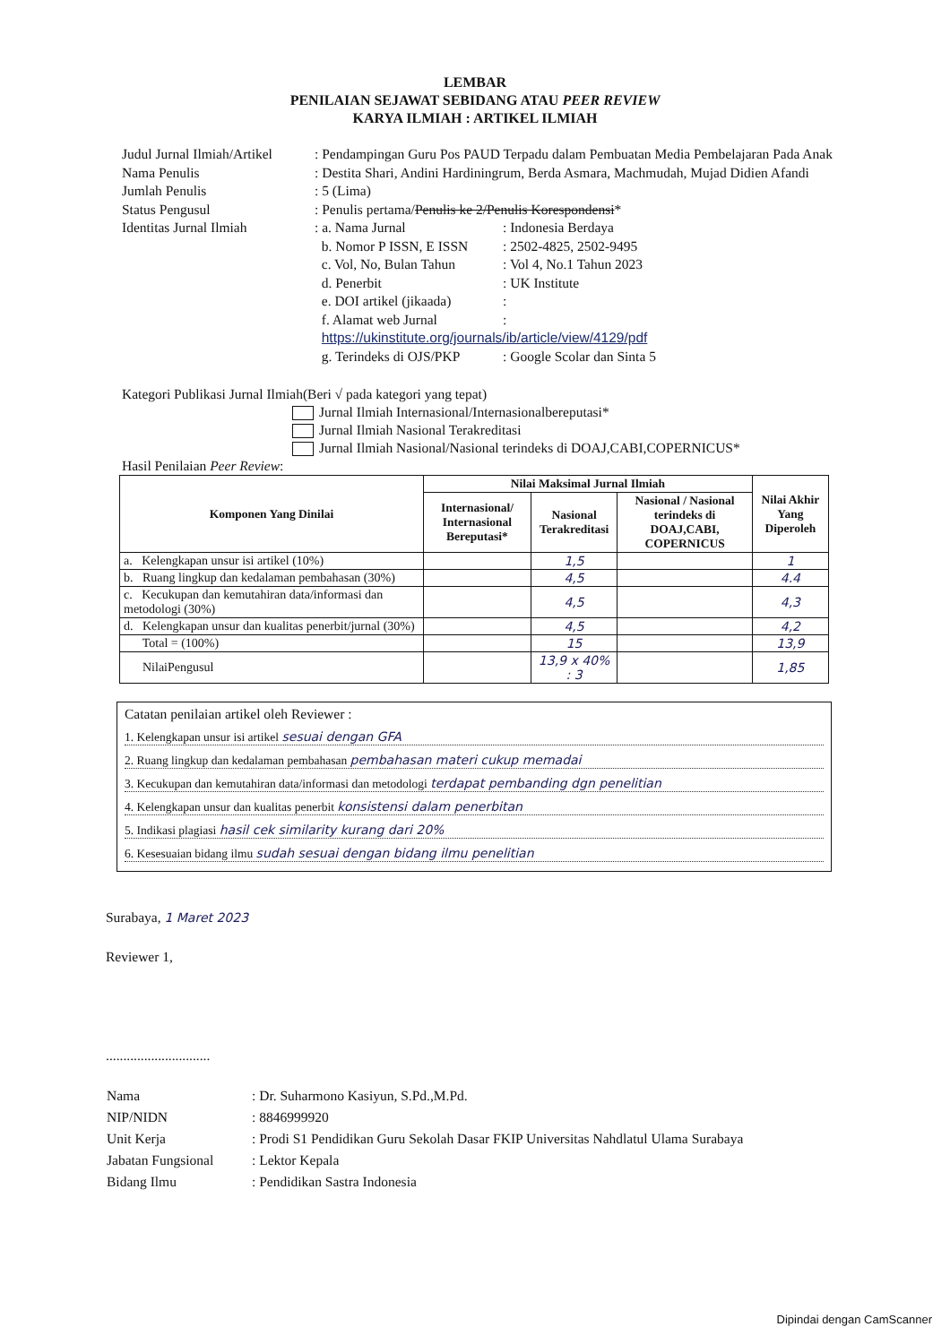LEMBAR
PENILAIAN SEJAWAT SEBIDANG ATAU PEER REVIEW
KARYA ILMIAH : ARTIKEL ILMIAH
| Judul Jurnal Ilmiah/Artikel | : Pendampingan Guru Pos PAUD Terpadu dalam Pembuatan Media Pembelajaran Pada Anak |
| Nama Penulis | : Destita Shari, Andini Hardiningrum, Berda Asmara, Machmudah, Mujad Didien Afandi |
| Jumlah Penulis | : 5 (Lima) |
| Status Pengusul | : Penulis pertama/ Penulis ke 2/Penulis Korespondensi * |
| Identitas Jurnal Ilmiah | / : a. Nama Jurnal / : Indonesia Berdaya / / b. Nomor P ISSN, E ISSN / : 2502-4825, 2502-9495 / / c. Vol, No, Bulan Tahun / : Vol 4, No.1 Tahun 2023 / / d. Penerbit / : UK Institute / / e. DOI artikel (jikaada) / : / / f. Alamat web Jurnal / : / / https://ukinstitute.org/journals/ib/article/view/4129/pdf / / / g. Terindeks di OJS/PKP / : Google Scolar dan Sinta 5 / |
Kategori Publikasi Jurnal Ilmiah(Beri √ pada kategori yang tepat)
Jurnal Ilmiah Internasional/Internasionalbereputasi*
Jurnal Ilmiah Nasional Terakreditasi
Jurnal Ilmiah Nasional/Nasional terindeks di DOAJ,CABI,COPERNICUS*
Hasil Penilaian Peer Review:
| Komponen Yang Dinilai | Nilai Maksimal Jurnal Ilmiah | | | Nilai Akhir Yang Diperoleh |
| --- | --- | --- | --- | --- |
| | Internasional/ Internasional Bereputasi* | Nasional Terakreditasi | Nasional / Nasional terindeks di DOAJ,CABI, COPERNICUS | |
| a. Kelengkapan unsur isi artikel (10%) | | 1,5 | | 1 |
| b. Ruang lingkup dan kedalaman pembahasan (30%) | | 4,5 | | 4.4 |
| c. Kecukupan dan kemutahiran data/informasi dan metodologi (30%) | | 4,5 | | 4,3 |
| d. Kelengkapan unsur dan kualitas penerbit/jurnal (30%) | | 4,5 | | 4,2 |
| Total = (100%) | | 15 | | 13,9 |
| NilaiPengusul | | 13,9 x 40% : 3 | | 1,85 |
Catatan penilaian artikel oleh Reviewer :
1. Kelengkapan unsur isi artikel sesuai dengan GFA
2. Ruang lingkup dan kedalaman pembahasan pembahasan materi cukup memadai
3. Kecukupan dan kemutahiran data/informasi dan metodologi terdapat pembanding dgn penelitian
4. Kelengkapan unsur dan kualitas penerbit konsistensi dalam penerbitan
5. Indikasi plagiasi hasil cek similarity kurang dari 20%
6. Kesesuaian bidang ilmu sudah sesuai dengan bidang ilmu penelitian
Surabaya, 1 Maret 2023
Reviewer 1,
..............................
| Nama | : Dr. Suharmono Kasiyun, S.Pd.,M.Pd. |
| NIP/NIDN | : 8846999920 |
| Unit Kerja | : Prodi S1 Pendidikan Guru Sekolah Dasar FKIP Universitas Nahdlatul Ulama Surabaya |
| Jabatan Fungsional | : Lektor Kepala |
| Bidang Ilmu | : Pendidikan Sastra Indonesia |
Dipindai dengan CamScanner